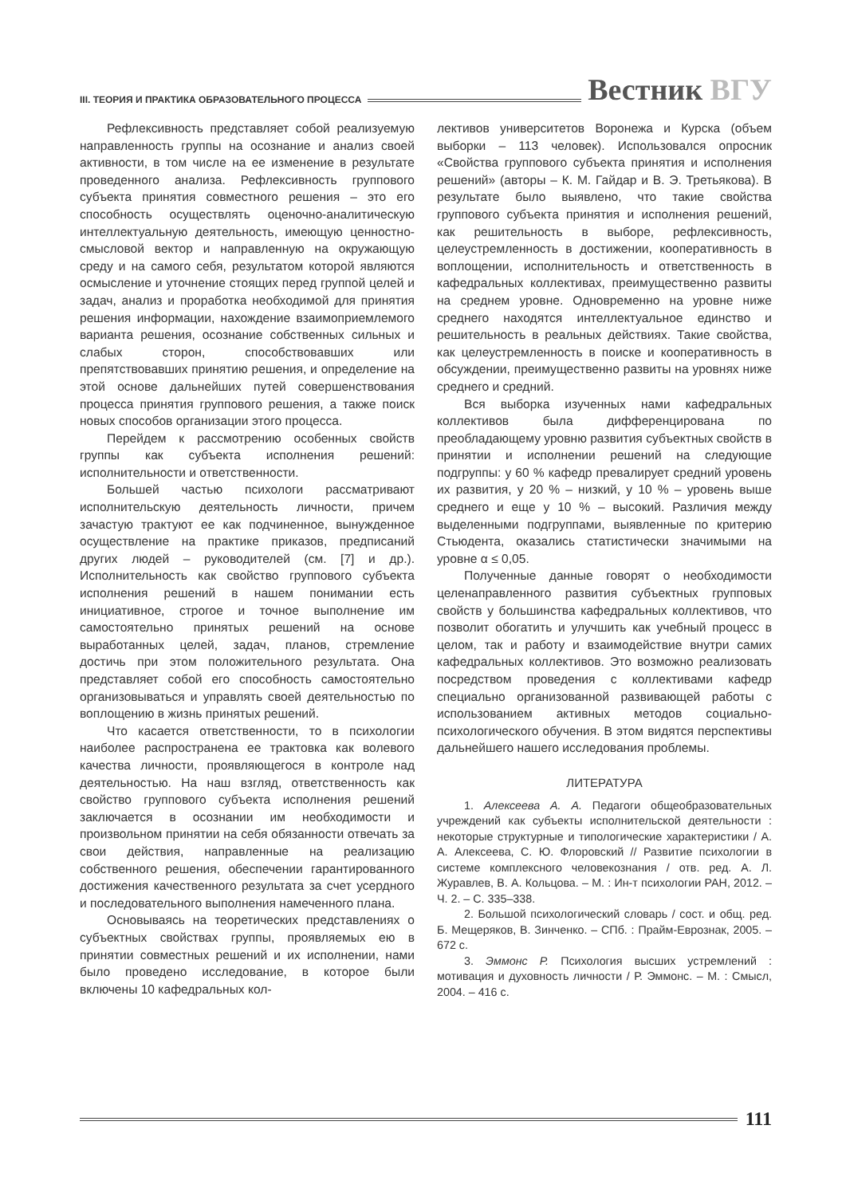III. ТЕОРИЯ И ПРАКТИКА ОБРАЗОВАТЕЛЬНОГО ПРОЦЕССА
Вестник ВГУ
Рефлексивность представляет собой реализуемую направленность группы на осознание и анализ своей активности, в том числе на ее изменение в результате проведенного анализа. Рефлексивность группового субъекта принятия совместного решения – это его способность осуществлять оценочно-аналитическую интеллектуальную деятельность, имеющую ценностно-смысловой вектор и направленную на окружающую среду и на самого себя, результатом которой являются осмысление и уточнение стоящих перед группой целей и задач, анализ и проработка необходимой для принятия решения информации, нахождение взаимоприемлемого варианта решения, осознание собственных сильных и слабых сторон, способствовавших или препятствовавших принятию решения, и определение на этой основе дальнейших путей совершенствования процесса принятия группового решения, а также поиск новых способов организации этого процесса.
Перейдем к рассмотрению особенных свойств группы как субъекта исполнения решений: исполнительности и ответственности.
Большей частью психологи рассматривают исполнительскую деятельность личности, причем зачастую трактуют ее как подчиненное, вынужденное осуществление на практике приказов, предписаний других людей – руководителей (см. [7] и др.). Исполнительность как свойство группового субъекта исполнения решений в нашем понимании есть инициативное, строгое и точное выполнение им самостоятельно принятых решений на основе выработанных целей, задач, планов, стремление достичь при этом положительного результата. Она представляет собой его способность самостоятельно организовываться и управлять своей деятельностью по воплощению в жизнь принятых решений.
Что касается ответственности, то в психологии наиболее распространена ее трактовка как волевого качества личности, проявляющегося в контроле над деятельностью. На наш взгляд, ответственность как свойство группового субъекта исполнения решений заключается в осознании им необходимости и произвольном принятии на себя обязанности отвечать за свои действия, направленные на реализацию собственного решения, обеспечении гарантированного достижения качественного результата за счет усердного и последовательного выполнения намеченного плана.
Основываясь на теоретических представлениях о субъектных свойствах группы, проявляемых ею в принятии совместных решений и их исполнении, нами было проведено исследование, в которое были включены 10 кафедральных кол-
лективов университетов Воронежа и Курска (объем выборки – 113 человек). Использовался опросник «Свойства группового субъекта принятия и исполнения решений» (авторы – К. М. Гайдар и В. Э. Третьякова). В результате было выявлено, что такие свойства группового субъекта принятия и исполнения решений, как решительность в выборе, рефлексивность, целеустремленность в достижении, кооперативность в воплощении, исполнительность и ответственность в кафедральных коллективах, преимущественно развиты на среднем уровне. Одновременно на уровне ниже среднего находятся интеллектуальное единство и решительность в реальных действиях. Такие свойства, как целеустремленность в поиске и кооперативность в обсуждении, преимущественно развиты на уровнях ниже среднего и средний.
Вся выборка изученных нами кафедральных коллективов была дифференцирована по преобладающему уровню развития субъектных свойств в принятии и исполнении решений на следующие подгруппы: у 60 % кафедр превалирует средний уровень их развития, у 20 % – низкий, у 10 % – уровень выше среднего и еще у 10 % – высокий. Различия между выделенными подгруппами, выявленные по критерию Стьюдента, оказались статистически значимыми на уровне α ≤ 0,05.
Полученные данные говорят о необходимости целенаправленного развития субъектных групповых свойств у большинства кафедральных коллективов, что позволит обогатить и улучшить как учебный процесс в целом, так и работу и взаимодействие внутри самих кафедральных коллективов. Это возможно реализовать посредством проведения с коллективами кафедр специально организованной развивающей работы с использованием активных методов социально-психологического обучения. В этом видятся перспективы дальнейшего нашего исследования проблемы.
ЛИТЕРАТУРА
1. Алексеева А. А. Педагоги общеобразовательных учреждений как субъекты исполнительской деятельности : некоторые структурные и типологические характеристики / А. А. Алексеева, С. Ю. Флоровский // Развитие психологии в системе комплексного человекознания / отв. ред. А. Л. Журавлев, В. А. Кольцова. – М. : Ин-т психологии РАН, 2012. – Ч. 2. – С. 335–338.
2. Большой психологический словарь / сост. и общ. ред. Б. Мещеряков, В. Зинченко. – СПб. : Прайм-Еврознак, 2005. – 672 с.
3. Эммонс Р. Психология высших устремлений : мотивация и духовность личности / Р. Эммонс. – М. : Смысл, 2004. – 416 с.
111